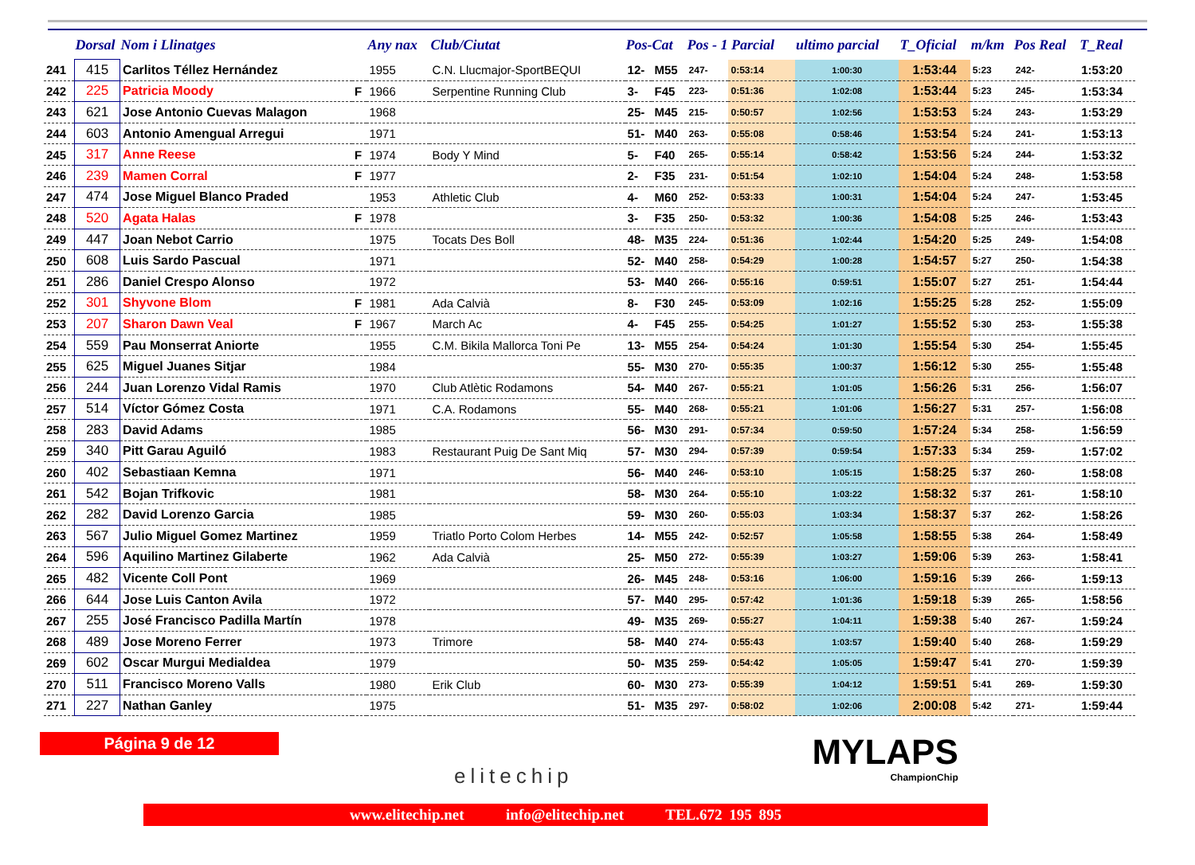| | Dorsal | Nom i Llinatges | | Any nax | Club/Ciutat | Pos-Cat | | Pos - 1 Parcial | | ultimo parcial | T_Oficial | m/km | Pos Real | T_Real |
| --- | --- | --- | --- | --- | --- | --- | --- | --- | --- | --- | --- | --- | --- | --- |
| 241 | 415 | Carlitos Téllez Hernández | | 1955 | C.N. Llucmajor-SportBEQUI | 12- | M55 | 247- | 0:53:14 | 1:00:30 | 1:53:44 | 5:23 | 242- | 1:53:20 |
| 242 | 225 | Patricia Moody | F | 1966 | Serpentine Running Club | 3- | F45 | 223- | 0:51:36 | 1:02:08 | 1:53:44 | 5:23 | 245- | 1:53:34 |
| 243 | 621 | Jose Antonio Cuevas Malagon | | 1968 | | 25- | M45 | 215- | 0:50:57 | 1:02:56 | 1:53:53 | 5:24 | 243- | 1:53:29 |
| 244 | 603 | Antonio Amengual Arregui | | 1971 | | 51- | M40 | 263- | 0:55:08 | 0:58:46 | 1:53:54 | 5:24 | 241- | 1:53:13 |
| 245 | 317 | Anne Reese | F | 1974 | Body Y Mind | 5- | F40 | 265- | 0:55:14 | 0:58:42 | 1:53:56 | 5:24 | 244- | 1:53:32 |
| 246 | 239 | Mamen Corral | F | 1977 | | 2- | F35 | 231- | 0:51:54 | 1:02:10 | 1:54:04 | 5:24 | 248- | 1:53:58 |
| 247 | 474 | Jose Miguel Blanco Praded | | 1953 | Athletic Club | 4- | M60 | 252- | 0:53:33 | 1:00:31 | 1:54:04 | 5:24 | 247- | 1:53:45 |
| 248 | 520 | Agata Halas | F | 1978 | | 3- | F35 | 250- | 0:53:32 | 1:00:36 | 1:54:08 | 5:25 | 246- | 1:53:43 |
| 249 | 447 | Joan Nebot Carrio | | 1975 | Tocats Des Boll | 48- | M35 | 224- | 0:51:36 | 1:02:44 | 1:54:20 | 5:25 | 249- | 1:54:08 |
| 250 | 608 | Luis Sardo Pascual | | 1971 | | 52- | M40 | 258- | 0:54:29 | 1:00:28 | 1:54:57 | 5:27 | 250- | 1:54:38 |
| 251 | 286 | Daniel Crespo Alonso | | 1972 | | 53- | M40 | 266- | 0:55:16 | 0:59:51 | 1:55:07 | 5:27 | 251- | 1:54:44 |
| 252 | 301 | Shyvone Blom | F | 1981 | Ada Calvià | 8- | F30 | 245- | 0:53:09 | 1:02:16 | 1:55:25 | 5:28 | 252- | 1:55:09 |
| 253 | 207 | Sharon Dawn Veal | F | 1967 | March Ac | 4- | F45 | 255- | 0:54:25 | 1:01:27 | 1:55:52 | 5:30 | 253- | 1:55:38 |
| 254 | 559 | Pau Monserrat Aniorte | | 1955 | C.M. Bikila Mallorca Toni Pe | 13- | M55 | 254- | 0:54:24 | 1:01:30 | 1:55:54 | 5:30 | 254- | 1:55:45 |
| 255 | 625 | Miguel Juanes Sitjar | | 1984 | | 55- | M30 | 270- | 0:55:35 | 1:00:37 | 1:56:12 | 5:30 | 255- | 1:55:48 |
| 256 | 244 | Juan Lorenzo Vidal Ramis | | 1970 | Club Atlètic Rodamons | 54- | M40 | 267- | 0:55:21 | 1:01:05 | 1:56:26 | 5:31 | 256- | 1:56:07 |
| 257 | 514 | Víctor Gómez Costa | | 1971 | C.A. Rodamons | 55- | M40 | 268- | 0:55:21 | 1:01:06 | 1:56:27 | 5:31 | 257- | 1:56:08 |
| 258 | 283 | David Adams | | 1985 | | 56- | M30 | 291- | 0:57:34 | 0:59:50 | 1:57:24 | 5:34 | 258- | 1:56:59 |
| 259 | 340 | Pitt Garau Aguiló | | 1983 | Restaurant Puig De Sant Miq | 57- | M30 | 294- | 0:57:39 | 0:59:54 | 1:57:33 | 5:34 | 259- | 1:57:02 |
| 260 | 402 | Sebastiaan Kemna | | 1971 | | 56- | M40 | 246- | 0:53:10 | 1:05:15 | 1:58:25 | 5:37 | 260- | 1:58:08 |
| 261 | 542 | Bojan Trifkovic | | 1981 | | 58- | M30 | 264- | 0:55:10 | 1:03:22 | 1:58:32 | 5:37 | 261- | 1:58:10 |
| 262 | 282 | David Lorenzo Garcia | | 1985 | | 59- | M30 | 260- | 0:55:03 | 1:03:34 | 1:58:37 | 5:37 | 262- | 1:58:26 |
| 263 | 567 | Julio Miguel Gomez Martinez | | 1959 | Triatlo Porto Colom Herbes | 14- | M55 | 242- | 0:52:57 | 1:05:58 | 1:58:55 | 5:38 | 264- | 1:58:49 |
| 264 | 596 | Aquilino Martinez Gilaberte | | 1962 | Ada Calvià | 25- | M50 | 272- | 0:55:39 | 1:03:27 | 1:59:06 | 5:39 | 263- | 1:58:41 |
| 265 | 482 | Vicente Coll Pont | | 1969 | | 26- | M45 | 248- | 0:53:16 | 1:06:00 | 1:59:16 | 5:39 | 266- | 1:59:13 |
| 266 | 644 | Jose Luis Canton Avila | | 1972 | | 57- | M40 | 295- | 0:57:42 | 1:01:36 | 1:59:18 | 5:39 | 265- | 1:58:56 |
| 267 | 255 | José Francisco Padilla Martín | | 1978 | | 49- | M35 | 269- | 0:55:27 | 1:04:11 | 1:59:38 | 5:40 | 267- | 1:59:24 |
| 268 | 489 | Jose Moreno Ferrer | | 1973 | Trimore | 58- | M40 | 274- | 0:55:43 | 1:03:57 | 1:59:40 | 5:40 | 268- | 1:59:29 |
| 269 | 602 | Oscar Murgui Medialdea | | 1979 | | 50- | M35 | 259- | 0:54:42 | 1:05:05 | 1:59:47 | 5:41 | 270- | 1:59:39 |
| 270 | 511 | Francisco Moreno Valls | | 1980 | Erik Club | 60- | M30 | 273- | 0:55:39 | 1:04:12 | 1:59:51 | 5:41 | 269- | 1:59:30 |
| 271 | 227 | Nathan Ganley | | 1975 | | 51- | M35 | 297- | 0:58:02 | 1:02:06 | 2:00:08 | 5:42 | 271- | 1:59:44 |
Página 9 de 12
elitechip
MYLAPS
ChampionChip
www.elitechip.net info@elitechip.net TEL.672 195 895